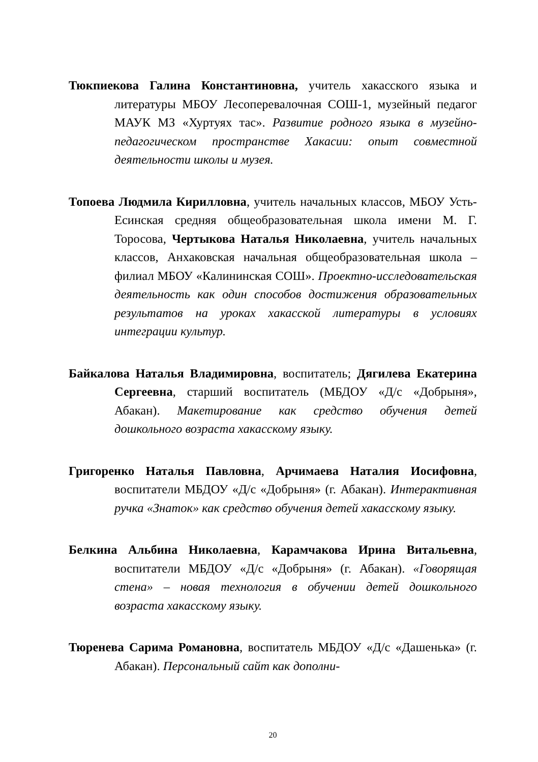Тюкпиекова Галина Константиновна, учитель хакасского языка и литературы МБОУ Лесоперевалочная СОШ-1, музейный педагог МАУК МЗ «Хуртуях тас». Развитие родного языка в музейно-педагогическом пространстве Хакасии: опыт совместной деятельности школы и музея.
Топоева Людмила Кирилловна, учитель начальных классов, МБОУ Усть-Есинская средняя общеобразовательная школа имени М. Г. Торосова, Чертыкова Наталья Николаевна, учитель начальных классов, Анхаковская начальная общеобразовательная школа – филиал МБОУ «Калининская СОШ». Проектно-исследовательская деятельность как один способов достижения образовательных результатов на уроках хакасской литературы в условиях интеграции культур.
Байкалова Наталья Владимировна, воспитатель; Дягилева Екатерина Сергеевна, старший воспитатель (МБДОУ «Д/с «Добрыня», Абакан). Макетирование как средство обучения детей дошкольного возраста хакасскому языку.
Григоренко Наталья Павловна, Арчимаева Наталия Иосифовна, воспитатели МБДОУ «Д/с «Добрыня» (г. Абакан). Интерактивная ручка «Знаток» как средство обучения детей хакасскому языку.
Белкина Альбина Николаевна, Карамчакова Ирина Витальевна, воспитатели МБДОУ «Д/с «Добрыня» (г. Абакан). «Говорящая стена» – новая технология в обучении детей дошкольного возраста хакасскому языку.
Тюренева Сарима Романовна, воспитатель МБДОУ «Д/с «Дашенька» (г. Абакан). Персональный сайт как дополни-
20